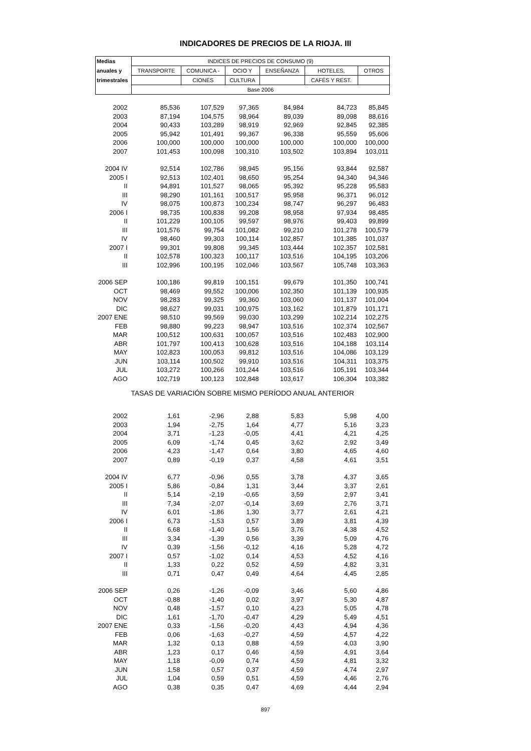INDICADORES DE PRECIOS DE LA RIOJA. III
| Medias | INDICES DE PRECIOS DE CONSUMO (9) | | | | | |
| --- | --- | --- | --- | --- | --- | --- |
| anuales y | TRANSPORTE | COMUNICA - | OCIO Y | ENSEÑANZA | HOTELES, | OTROS |
| trimestrales | | CIONES | CULTURA | | CAFÉS Y REST. | |
| | Base 2006 | | | | | |
| 2002 | 85,536 | 107,529 | 97,365 | 84,984 | 84,723 | 85,845 |
| 2003 | 87,194 | 104,575 | 98,964 | 89,039 | 89,098 | 88,616 |
| 2004 | 90,433 | 103,289 | 98,919 | 92,969 | 92,845 | 92,385 |
| 2005 | 95,942 | 101,491 | 99,367 | 96,338 | 95,559 | 95,606 |
| 2006 | 100,000 | 100,000 | 100,000 | 100,000 | 100,000 | 100,000 |
| 2007 | 101,453 | 100,098 | 100,310 | 103,502 | 103,894 | 103,011 |
| 2004 IV | 92,514 | 102,786 | 98,945 | 95,156 | 93,844 | 92,587 |
| 2005 I | 92,513 | 102,401 | 98,650 | 95,254 | 94,340 | 94,346 |
| II | 94,891 | 101,527 | 98,065 | 95,392 | 95,228 | 95,583 |
| III | 98,290 | 101,161 | 100,517 | 95,958 | 96,371 | 96,012 |
| IV | 98,075 | 100,873 | 100,234 | 98,747 | 96,297 | 96,483 |
| 2006 I | 98,735 | 100,838 | 99,208 | 98,958 | 97,934 | 98,485 |
| II | 101,229 | 100,105 | 99,597 | 98,976 | 99,403 | 99,899 |
| III | 101,576 | 99,754 | 101,082 | 99,210 | 101,278 | 100,579 |
| IV | 98,460 | 99,303 | 100,114 | 102,857 | 101,385 | 101,037 |
| 2007 I | 99,301 | 99,808 | 99,345 | 103,444 | 102,357 | 102,581 |
| II | 102,578 | 100,323 | 100,117 | 103,516 | 104,195 | 103,206 |
| III | 102,996 | 100,195 | 102,046 | 103,567 | 105,748 | 103,363 |
| 2006 SEP | 100,186 | 99,819 | 100,151 | 99,679 | 101,350 | 100,741 |
| OCT | 98,469 | 99,552 | 100,006 | 102,350 | 101,139 | 100,935 |
| NOV | 98,283 | 99,325 | 99,360 | 103,060 | 101,137 | 101,004 |
| DIC | 98,627 | 99,031 | 100,975 | 103,162 | 101,879 | 101,171 |
| 2007 ENE | 98,510 | 99,569 | 99,030 | 103,299 | 102,214 | 102,275 |
| FEB | 98,880 | 99,223 | 98,947 | 103,516 | 102,374 | 102,567 |
| MAR | 100,512 | 100,631 | 100,057 | 103,516 | 102,483 | 102,900 |
| ABR | 101,797 | 100,413 | 100,628 | 103,516 | 104,188 | 103,114 |
| MAY | 102,823 | 100,053 | 99,812 | 103,516 | 104,086 | 103,129 |
| JUN | 103,114 | 100,502 | 99,910 | 103,516 | 104,311 | 103,375 |
| JUL | 103,272 | 100,266 | 101,244 | 103,516 | 105,191 | 103,344 |
| AGO | 102,719 | 100,123 | 102,848 | 103,617 | 106,304 | 103,382 |
| TASAS DE VARIACIÓN SOBRE MISMO PERÍODO ANUAL ANTERIOR | | | | | | |
| 2002 | 1,61 | -2,96 | 2,88 | 5,83 | 5,98 | 4,00 |
| 2003 | 1,94 | -2,75 | 1,64 | 4,77 | 5,16 | 3,23 |
| 2004 | 3,71 | -1,23 | -0,05 | 4,41 | 4,21 | 4,25 |
| 2005 | 6,09 | -1,74 | 0,45 | 3,62 | 2,92 | 3,49 |
| 2006 | 4,23 | -1,47 | 0,64 | 3,80 | 4,65 | 4,60 |
| 2007 | 0,89 | -0,19 | 0,37 | 4,58 | 4,61 | 3,51 |
| 2004 IV | 6,77 | -0,96 | 0,55 | 3,78 | 4,37 | 3,65 |
| 2005 I | 5,86 | -0,84 | 1,31 | 3,44 | 3,37 | 2,61 |
| II | 5,14 | -2,19 | -0,65 | 3,59 | 2,97 | 3,41 |
| III | 7,34 | -2,07 | -0,14 | 3,69 | 2,76 | 3,71 |
| IV | 6,01 | -1,86 | 1,30 | 3,77 | 2,61 | 4,21 |
| 2006 I | 6,73 | -1,53 | 0,57 | 3,89 | 3,81 | 4,39 |
| II | 6,68 | -1,40 | 1,56 | 3,76 | 4,38 | 4,52 |
| III | 3,34 | -1,39 | 0,56 | 3,39 | 5,09 | 4,76 |
| IV | 0,39 | -1,56 | -0,12 | 4,16 | 5,28 | 4,72 |
| 2007 I | 0,57 | -1,02 | 0,14 | 4,53 | 4,52 | 4,16 |
| II | 1,33 | 0,22 | 0,52 | 4,59 | 4,82 | 3,31 |
| III | 0,71 | 0,47 | 0,49 | 4,64 | 4,45 | 2,85 |
| 2006 SEP | 0,26 | -1,26 | -0,09 | 3,46 | 5,60 | 4,86 |
| OCT | -0,88 | -1,40 | 0,02 | 3,97 | 5,30 | 4,87 |
| NOV | 0,48 | -1,57 | 0,10 | 4,23 | 5,05 | 4,78 |
| DIC | 1,61 | -1,70 | -0,47 | 4,29 | 5,49 | 4,51 |
| 2007 ENE | 0,33 | -1,56 | -0,20 | 4,43 | 4,94 | 4,36 |
| FEB | 0,06 | -1,63 | -0,27 | 4,59 | 4,57 | 4,22 |
| MAR | 1,32 | 0,13 | 0,88 | 4,59 | 4,03 | 3,90 |
| ABR | 1,23 | 0,17 | 0,46 | 4,59 | 4,91 | 3,64 |
| MAY | 1,18 | -0,09 | 0,74 | 4,59 | 4,81 | 3,32 |
| JUN | 1,58 | 0,57 | 0,37 | 4,59 | 4,74 | 2,97 |
| JUL | 1,04 | 0,59 | 0,51 | 4,59 | 4,46 | 2,76 |
| AGO | 0,38 | 0,35 | 0,47 | 4,69 | 4,44 | 2,94 |
897